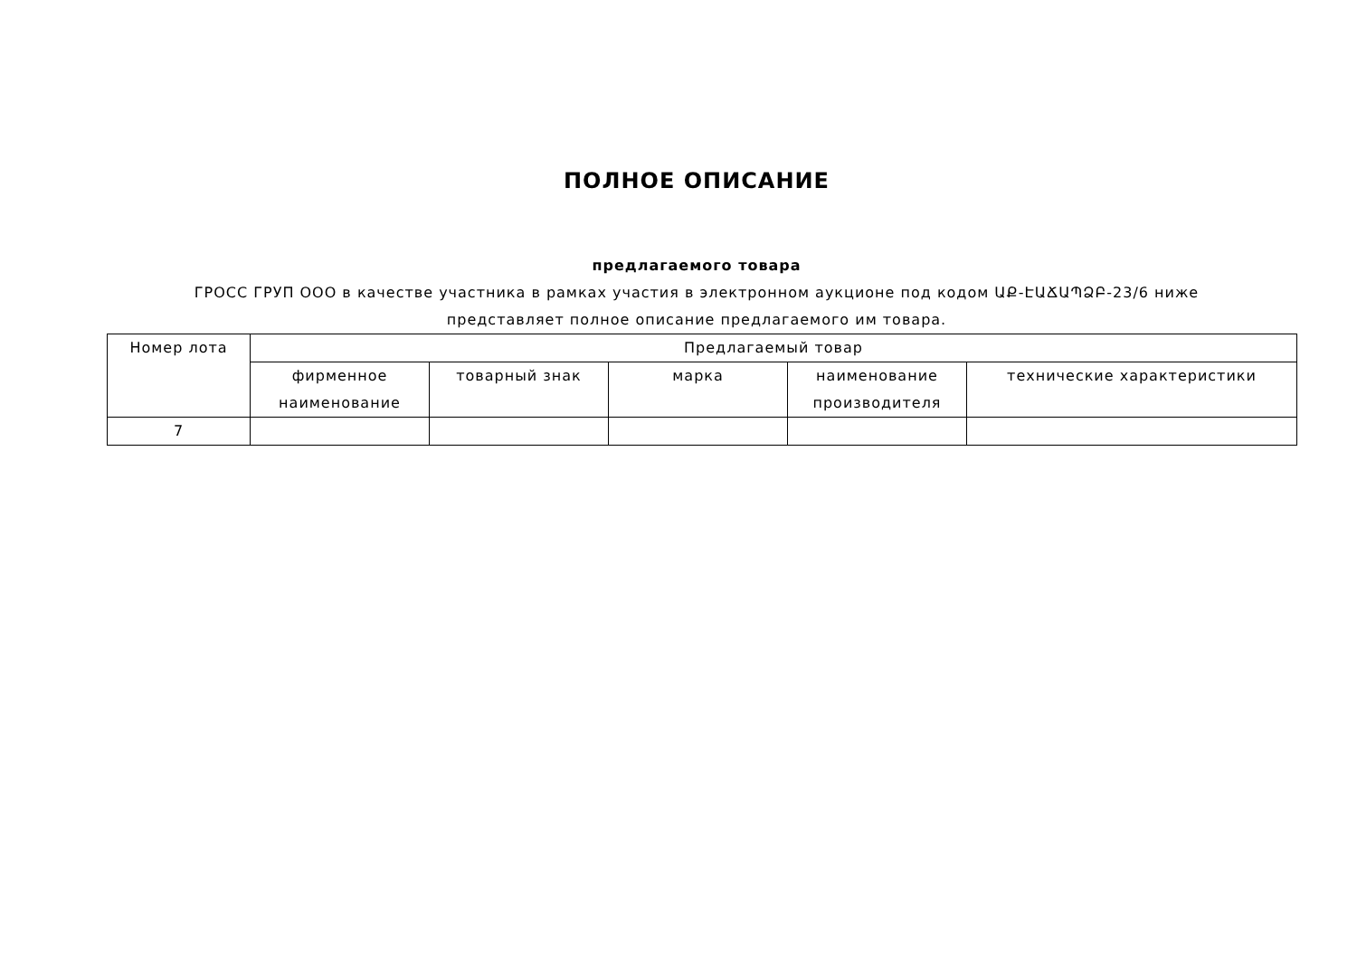ПОЛНОЕ ОПИСАНИЕ
предлагаемого товара
ГРОСС ГРУП ООО в качестве участника в рамках участия в электронном аукционе под кодом ԱՔ-ԷԱՃԱՊՁԲ-23/6 ниже представляет полное описание предлагаемого им товара.
| Номер лота | Предлагаемый товар | | | | |
| --- | --- | --- | --- | --- | --- |
| | фирменное наименование | товарный знак | марка | наименование производителя | технические характеристики |
| 7 | | | | | |